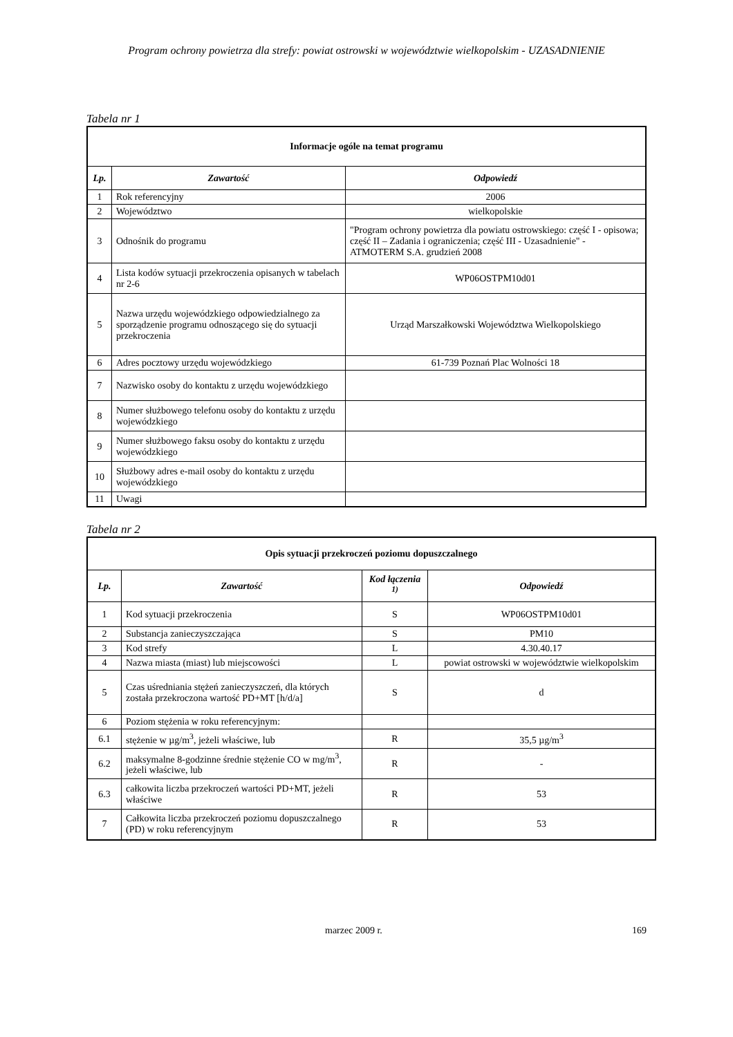Program ochrony powietrza dla strefy: powiat ostrowski w województwie wielkopolskim - UZASADNIENIE
Tabela nr 1
| Informacje ogóle na temat programu | | |
| Lp. | Zawartość | Odpowiedź |
| 1 | Rok referencyjny | 2006 |
| 2 | Województwo | wielkopolskie |
| 3 | Odnośnik do programu | "Program ochrony powietrza dla powiatu ostrowskiego: część I - opisowa; część II – Zadania i ograniczenia; część III - Uzasadnienie" - ATMOTERM S.A. grudzień 2008 |
| 4 | Lista kodów sytuacji przekroczenia opisanych w tabelach nr 2-6 | WP06OSTPM10d01 |
| 5 | Nazwa urzędu wojewódzkiego odpowiedzialnego za sporządzenie programu odnoszącego się do sytuacji przekroczenia | Urząd Marszałkowski Województwa Wielkopolskiego |
| 6 | Adres pocztowy urzędu wojewódzkiego | 61-739 Poznań Plac Wolności 18 |
| 7 | Nazwisko osoby do kontaktu z urzędu wojewódzkiego | |
| 8 | Numer służbowego telefonu osoby do kontaktu z urzędu wojewódzkiego | |
| 9 | Numer służbowego faksu osoby do kontaktu z urzędu wojewódzkiego | |
| 10 | Służbowy adres e-mail osoby do kontaktu z urzędu wojewódzkiego | |
| 11 | Uwagi | |
Tabela nr 2
| Opis sytuacji przekroczeń poziomu dopuszczalnego | | | |
| Lp. | Zawartość | Kod łączenia <sup>1)</sup> | Odpowiedź |
| 1 | Kod sytuacji przekroczenia | S | WP06OSTPM10d01 |
| 2 | Substancja zanieczyszczająca | S | PM10 |
| 3 | Kod strefy | L | 4.30.40.17 |
| 4 | Nazwa miasta (miast) lub miejscowości | L | powiat ostrowski w województwie wielkopolskim |
| 5 | Czas uśredniania stężeń zanieczyszczeń, dla których została przekroczona wartość PD+MT [h/d/a] | S | d |
| 6 | Poziom stężenia w roku referencyjnym: | | |
| 6.1 | stężenie w µg/m<sup>3</sup>, jeżeli właściwe, lub | R | 35,5 µg/m<sup>3</sup> |
| 6.2 | maksymalne 8-godzinne średnie stężenie CO w mg/m<sup>3</sup>, jeżeli właściwe, lub | R | - |
| 6.3 | całkowita liczba przekroczeń wartości PD+MT, jeżeli właściwe | R | 53 |
| 7 | Całkowita liczba przekroczeń poziomu dopuszczalnego (PD) w roku referencyjnym | R | 53 |
marzec 2009 r. 169